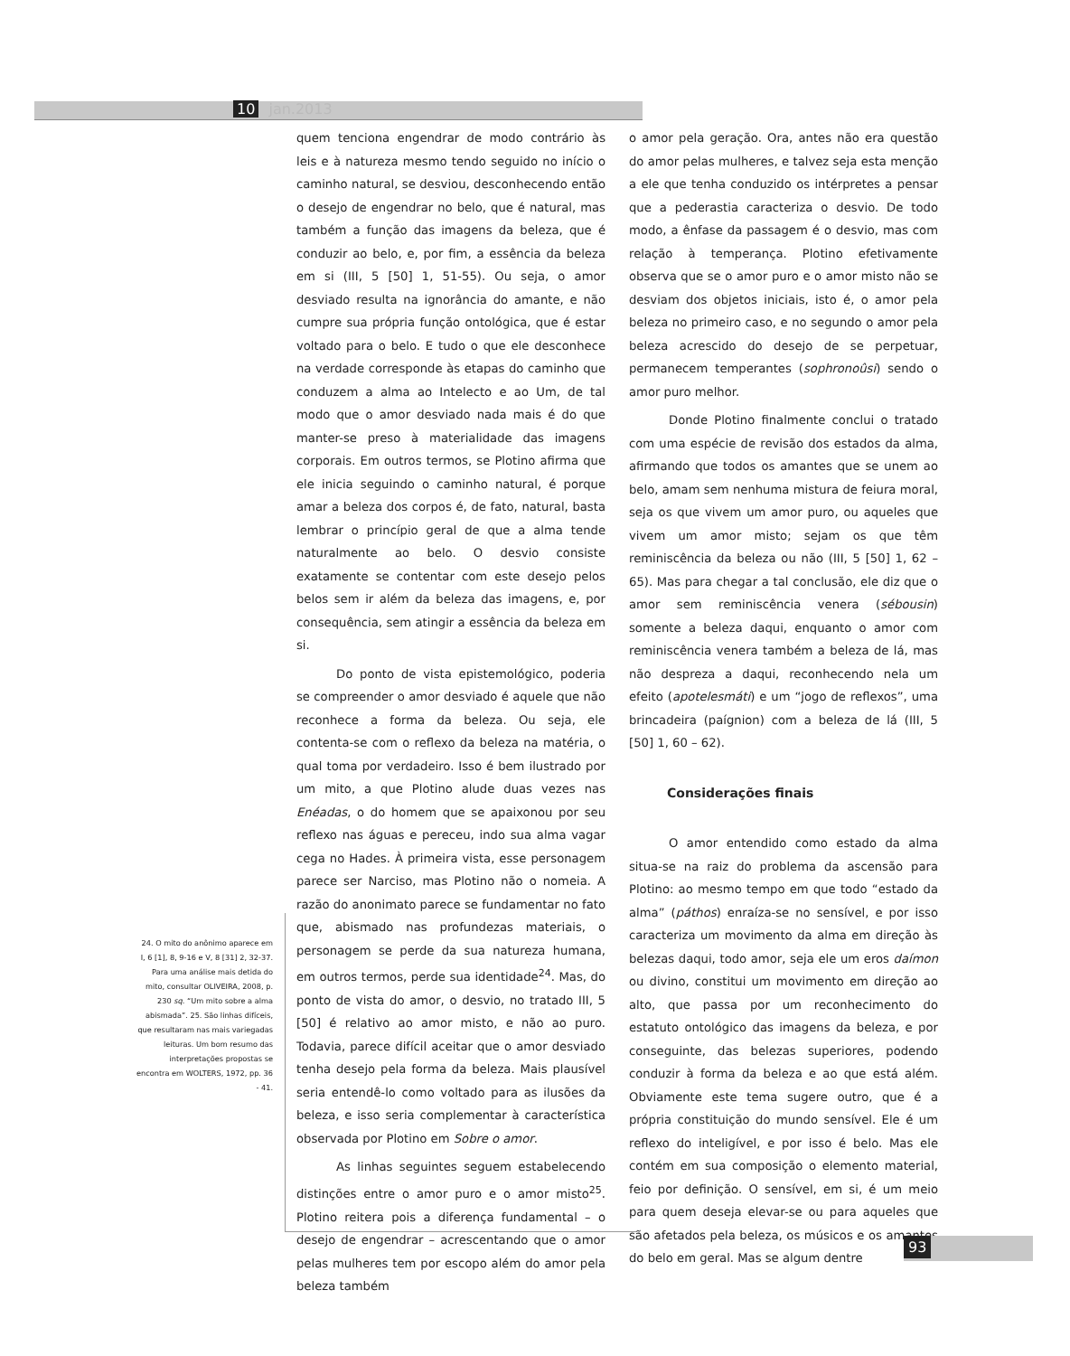10 jan.2013
24. O mito do anônimo aparece em I, 6 [1], 8, 9-16 e V, 8 [31] 2, 32-37. Para uma análise mais detida do mito, consultar OLIVEIRA, 2008, p. 230 sq. “Um mito sobre a alma abismada”. 25. São linhas difíceis, que resultaram nas mais variegadas leituras. Um bom resumo das interpretações propostas se encontra em WOLTERS, 1972, pp. 36 - 41.
quem tenciona engendrar de modo contrário às leis e à natureza mesmo tendo seguido no início o caminho natural, se desviou, desconhecendo então o desejo de engendrar no belo, que é natural, mas também a função das imagens da beleza, que é conduzir ao belo, e, por fim, a essência da beleza em si (III, 5 [50] 1, 51-55). Ou seja, o amor desviado resulta na ignorância do amante, e não cumpre sua própria função ontológica, que é estar voltado para o belo. E tudo o que ele desconhece na verdade corresponde às etapas do caminho que conduzem a alma ao Intelecto e ao Um, de tal modo que o amor desviado nada mais é do que manter-se preso à materialidade das imagens corporais. Em outros termos, se Plotino afirma que ele inicia seguindo o caminho natural, é porque amar a beleza dos corpos é, de fato, natural, basta lembrar o princípio geral de que a alma tende naturalmente ao belo. O desvio consiste exatamente se contentar com este desejo pelos belos sem ir além da beleza das imagens, e, por consequência, sem atingir a essência da beleza em si.
Do ponto de vista epistemológico, poderia se compreender o amor desviado é aquele que não reconhece a forma da beleza. Ou seja, ele contenta-se com o reflexo da beleza na matéria, o qual toma por verdadeiro. Isso é bem ilustrado por um mito, a que Plotino alude duas vezes nas Enéadas, o do homem que se apaixonou por seu reflexo nas águas e pereceu, indo sua alma vagar cega no Hades. À primeira vista, esse personagem parece ser Narciso, mas Plotino não o nomeia. A razão do anonimato parece se fundamentar no fato que, abismado nas profundezas materiais, o personagem se perde da sua natureza humana, em outros termos, perde sua identidade<sup>24</sup>. Mas, do ponto de vista do amor, o desvio, no tratado III, 5 [50] é relativo ao amor misto, e não ao puro. Todavia, parece difícil aceitar que o amor desviado tenha desejo pela forma da beleza. Mais plausível seria entendê-lo como voltado para as ilusões da beleza, e isso seria complementar à característica observada por Plotino em Sobre o amor.
As linhas seguintes seguem estabelecendo distinções entre o amor puro e o amor misto<sup>25</sup>. Plotino reitera pois a diferença fundamental – o desejo de engendrar – acrescentando que o amor pelas mulheres tem por escopo além do amor pela beleza também
o amor pela geração. Ora, antes não era questão do amor pelas mulheres, e talvez seja esta menção a ele que tenha conduzido os intérpretes a pensar que a pederastia caracteriza o desvio. De todo modo, a ênfase da passagem é o desvio, mas com relação à temperança. Plotino efetivamente observa que se o amor puro e o amor misto não se desviam dos objetos iniciais, isto é, o amor pela beleza no primeiro caso, e no segundo o amor pela beleza acrescido do desejo de se perpetuar, permanecem temperantes (sophronoûsi) sendo o amor puro melhor.
Donde Plotino finalmente conclui o tratado com uma espécie de revisão dos estados da alma, afirmando que todos os amantes que se unem ao belo, amam sem nenhuma mistura de feiura moral, seja os que vivem um amor puro, ou aqueles que vivem um amor misto; sejam os que têm reminiscência da beleza ou não (III, 5 [50] 1, 62 – 65). Mas para chegar a tal conclusão, ele diz que o amor sem reminiscência venera (sébousin) somente a beleza daqui, enquanto o amor com reminiscência venera também a beleza de lá, mas não despreza a daqui, reconhecendo nela um efeito (apotelesmáti) e um “jogo de reflexos”, uma brincadeira (paígnion) com a beleza de lá (III, 5 [50] 1, 60 – 62).
Considerações finais
O amor entendido como estado da alma situa-se na raiz do problema da ascensão para Plotino: ao mesmo tempo em que todo “estado da alma” (páthos) enraíza-se no sensível, e por isso caracteriza um movimento da alma em direção às belezas daqui, todo amor, seja ele um eros daímon ou divino, constitui um movimento em direção ao alto, que passa por um reconhecimento do estatuto ontológico das imagens da beleza, e por conseguinte, das belezas superiores, podendo conduzir à forma da beleza e ao que está além. Obviamente este tema sugere outro, que é a própria constituição do mundo sensível. Ele é um reflexo do inteligível, e por isso é belo. Mas ele contém em sua composição o elemento material, feio por definição. O sensível, em si, é um meio para quem deseja elevar-se ou para aqueles que são afetados pela beleza, os músicos e os amantes do belo em geral. Mas se algum dentre
93